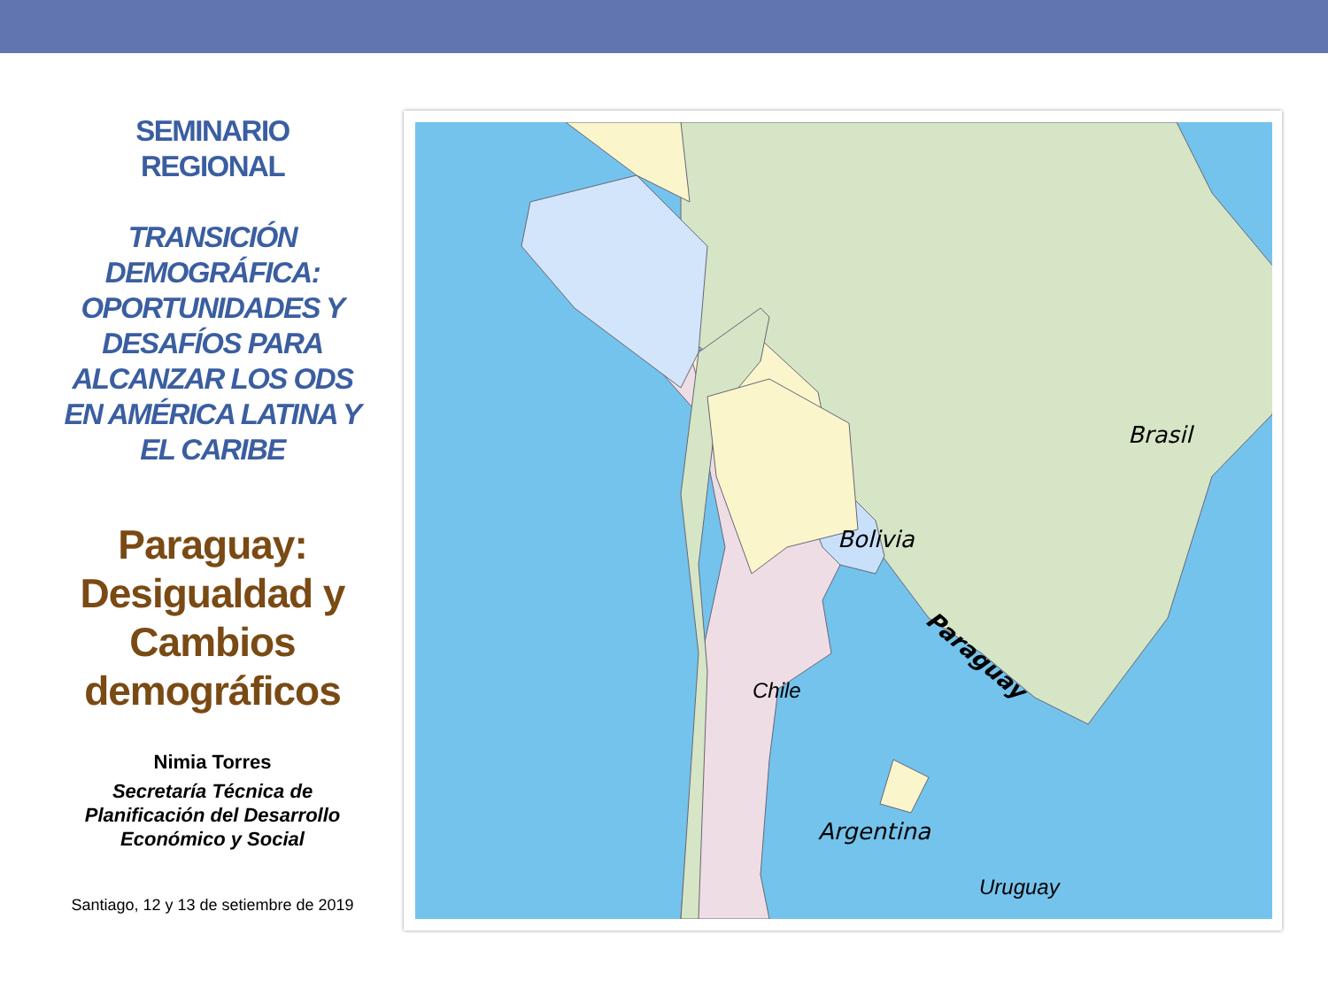SEMINARIO
REGIONAL
TRANSICIÓN DEMOGRÁFICA: OPORTUNIDADES Y DESAFÍOS PARA ALCANZAR LOS ODS EN AMÉRICA LATINA Y EL CARIBE
Paraguay: Desigualdad y Cambios demográficos
Nimia Torres
Secretaría Técnica de Planificación del Desarrollo Económico y Social
Santiago, 12 y 13 de setiembre de 2019
Brasil
Bolivia
Paraguay
Chile
Argentina
Uruguay